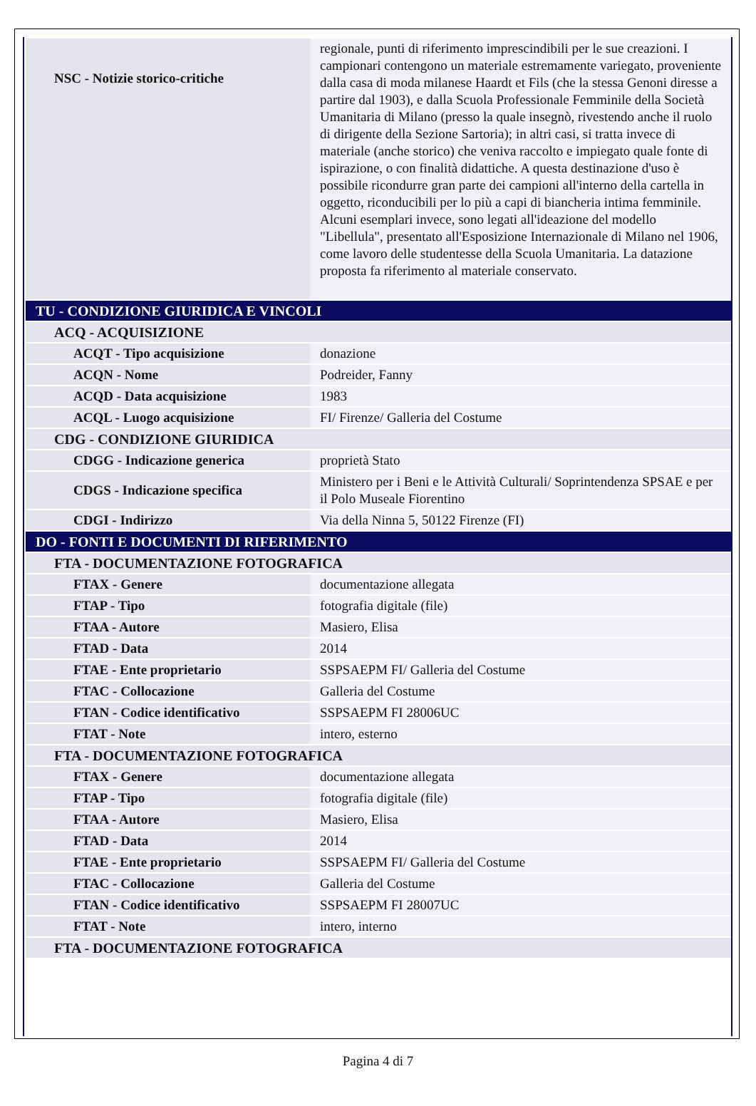| NSC - Notizie storico-critiche | regionale, punti di riferimento imprescindibili per le sue creazioni. I campionari contengono un materiale estremamente variegato, proveniente dalla casa di moda milanese Haardt et Fils (che la stessa Genoni diresse a partire dal 1903), e dalla Scuola Professionale Femminile della Società Umanitaria di Milano (presso la quale insegnò, rivestendo anche il ruolo di dirigente della Sezione Sartoria); in altri casi, si tratta invece di materiale (anche storico) che veniva raccolto e impiegato quale fonte di ispirazione, o con finalità didattiche. A questa destinazione d'uso è possibile ricondurre gran parte dei campioni all'interno della cartella in oggetto, riconducibili per lo più a capi di biancheria intima femminile. Alcuni esemplari invece, sono legati all'ideazione del modello "Libellula", presentato all'Esposizione Internazionale di Milano nel 1906, come lavoro delle studentesse della Scuola Umanitaria. La datazione proposta fa riferimento al materiale conservato. |
| TU - CONDIZIONE GIURIDICA E VINCOLI | |
| ACQ - ACQUISIZIONE | |
| ACQT - Tipo acquisizione | donazione |
| ACQN - Nome | Podreider, Fanny |
| ACQD - Data acquisizione | 1983 |
| ACQL - Luogo acquisizione | FI/ Firenze/ Galleria del Costume |
| CDG - CONDIZIONE GIURIDICA | |
| CDGG - Indicazione generica | proprietà Stato |
| CDGS - Indicazione specifica | Ministero per i Beni e le Attività Culturali/ Soprintendenza SPSAE e per il Polo Museale Fiorentino |
| CDGI - Indirizzo | Via della Ninna 5, 50122 Firenze (FI) |
| DO - FONTI E DOCUMENTI DI RIFERIMENTO | |
| FTA - DOCUMENTAZIONE FOTOGRAFICA | |
| FTAX - Genere | documentazione allegata |
| FTAP - Tipo | fotografia digitale (file) |
| FTAA - Autore | Masiero, Elisa |
| FTAD - Data | 2014 |
| FTAE - Ente proprietario | SSPSAEPM FI/ Galleria del Costume |
| FTAC - Collocazione | Galleria del Costume |
| FTAN - Codice identificativo | SSPSAEPM FI 28006UC |
| FTAT - Note | intero, esterno |
| FTA - DOCUMENTAZIONE FOTOGRAFICA | |
| FTAX - Genere | documentazione allegata |
| FTAP - Tipo | fotografia digitale (file) |
| FTAA - Autore | Masiero, Elisa |
| FTAD - Data | 2014 |
| FTAE - Ente proprietario | SSPSAEPM FI/ Galleria del Costume |
| FTAC - Collocazione | Galleria del Costume |
| FTAN - Codice identificativo | SSPSAEPM FI 28007UC |
| FTAT - Note | intero, interno |
| FTA - DOCUMENTAZIONE FOTOGRAFICA | |
Pagina 4 di 7